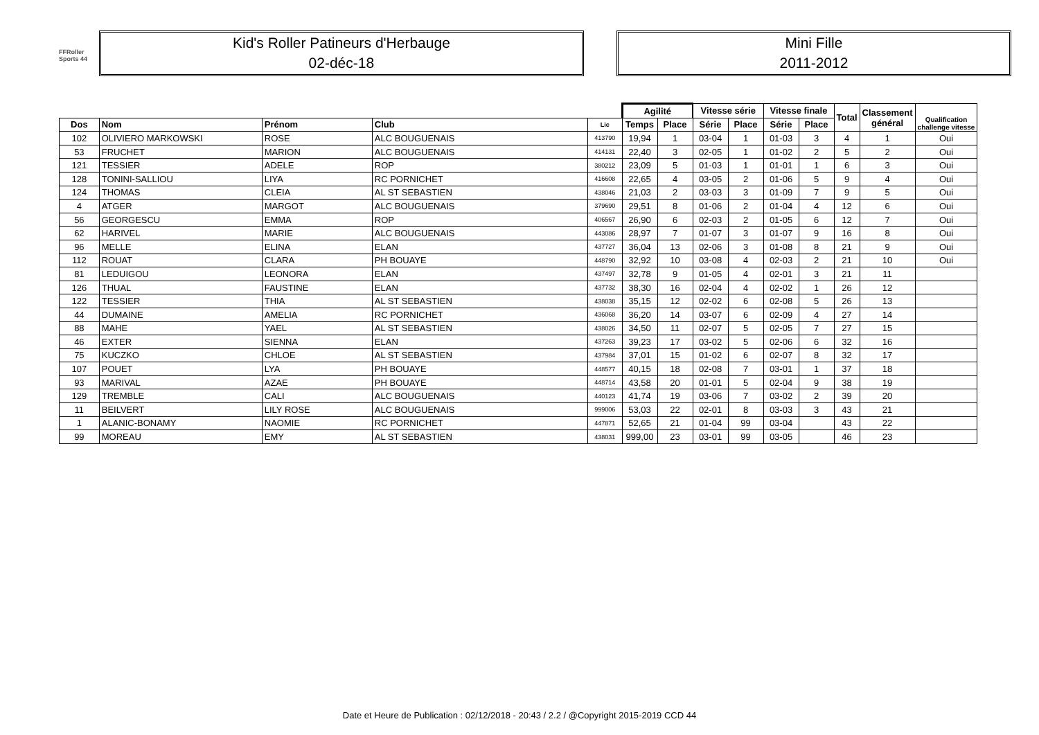FFRoller Sports 44
Kid's Roller Patineurs d'Herbauge
02-déc-18
Mini Fille
2011-2012
| | | | | | Agilité | | Vitesse série | | Vitesse finale | | Total | Classement général | Qualification challenge vitesse |
| Dos | Nom | Prénom | Club | Lic | Temps | Place | Série | Place | Série | Place | | | |
| 102 | OLIVIERO MARKOWSKI | ROSE | ALC BOUGUENAIS | 413790 | 19,94 | 1 | 03-04 | 1 | 01-03 | 3 | 4 | 1 | Oui |
| 53 | FRUCHET | MARION | ALC BOUGUENAIS | 414131 | 22,40 | 3 | 02-05 | 1 | 01-02 | 2 | 5 | 2 | Oui |
| 121 | TESSIER | ADELE | ROP | 380212 | 23,09 | 5 | 01-03 | 1 | 01-01 | 1 | 6 | 3 | Oui |
| 128 | TONINI-SALLIOU | LIYA | RC PORNICHET | 416608 | 22,65 | 4 | 03-05 | 2 | 01-06 | 5 | 9 | 4 | Oui |
| 124 | THOMAS | CLEIA | AL ST SEBASTIEN | 438046 | 21,03 | 2 | 03-03 | 3 | 01-09 | 7 | 9 | 5 | Oui |
| 4 | ATGER | MARGOT | ALC BOUGUENAIS | 379690 | 29,51 | 8 | 01-06 | 2 | 01-04 | 4 | 12 | 6 | Oui |
| 56 | GEORGESCU | EMMA | ROP | 406567 | 26,90 | 6 | 02-03 | 2 | 01-05 | 6 | 12 | 7 | Oui |
| 62 | HARIVEL | MARIE | ALC BOUGUENAIS | 443086 | 28,97 | 7 | 01-07 | 3 | 01-07 | 9 | 16 | 8 | Oui |
| 96 | MELLE | ELINA | ELAN | 437727 | 36,04 | 13 | 02-06 | 3 | 01-08 | 8 | 21 | 9 | Oui |
| 112 | ROUAT | CLARA | PH BOUAYE | 448790 | 32,92 | 10 | 03-08 | 4 | 02-03 | 2 | 21 | 10 | Oui |
| 81 | LEDUIGOU | LEONORA | ELAN | 437497 | 32,78 | 9 | 01-05 | 4 | 02-01 | 3 | 21 | 11 | |
| 126 | THUAL | FAUSTINE | ELAN | 437732 | 38,30 | 16 | 02-04 | 4 | 02-02 | 1 | 26 | 12 | |
| 122 | TESSIER | THIA | AL ST SEBASTIEN | 438038 | 35,15 | 12 | 02-02 | 6 | 02-08 | 5 | 26 | 13 | |
| 44 | DUMAINE | AMELIA | RC PORNICHET | 436068 | 36,20 | 14 | 03-07 | 6 | 02-09 | 4 | 27 | 14 | |
| 88 | MAHE | YAEL | AL ST SEBASTIEN | 438026 | 34,50 | 11 | 02-07 | 5 | 02-05 | 7 | 27 | 15 | |
| 46 | EXTER | SIENNA | ELAN | 437263 | 39,23 | 17 | 03-02 | 5 | 02-06 | 6 | 32 | 16 | |
| 75 | KUCZKO | CHLOE | AL ST SEBASTIEN | 437984 | 37,01 | 15 | 01-02 | 6 | 02-07 | 8 | 32 | 17 | |
| 107 | POUET | LYA | PH BOUAYE | 448577 | 40,15 | 18 | 02-08 | 7 | 03-01 | 1 | 37 | 18 | |
| 93 | MARIVAL | AZAE | PH BOUAYE | 448714 | 43,58 | 20 | 01-01 | 5 | 02-04 | 9 | 38 | 19 | |
| 129 | TREMBLE | CALI | ALC BOUGUENAIS | 440123 | 41,74 | 19 | 03-06 | 7 | 03-02 | 2 | 39 | 20 | |
| 11 | BEILVERT | LILY ROSE | ALC BOUGUENAIS | 999006 | 53,03 | 22 | 02-01 | 8 | 03-03 | 3 | 43 | 21 | |
| 1 | ALANIC-BONAMY | NAOMIE | RC PORNICHET | 447871 | 52,65 | 21 | 01-04 | 99 | 03-04 | | 43 | 22 | |
| 99 | MOREAU | EMY | AL ST SEBASTIEN | 438031 | 999,00 | 23 | 03-01 | 99 | 03-05 | | 46 | 23 | |
Date et Heure de Publication : 02/12/2018 - 20:43 / 2.2 / @Copyright 2015-2019 CCD 44